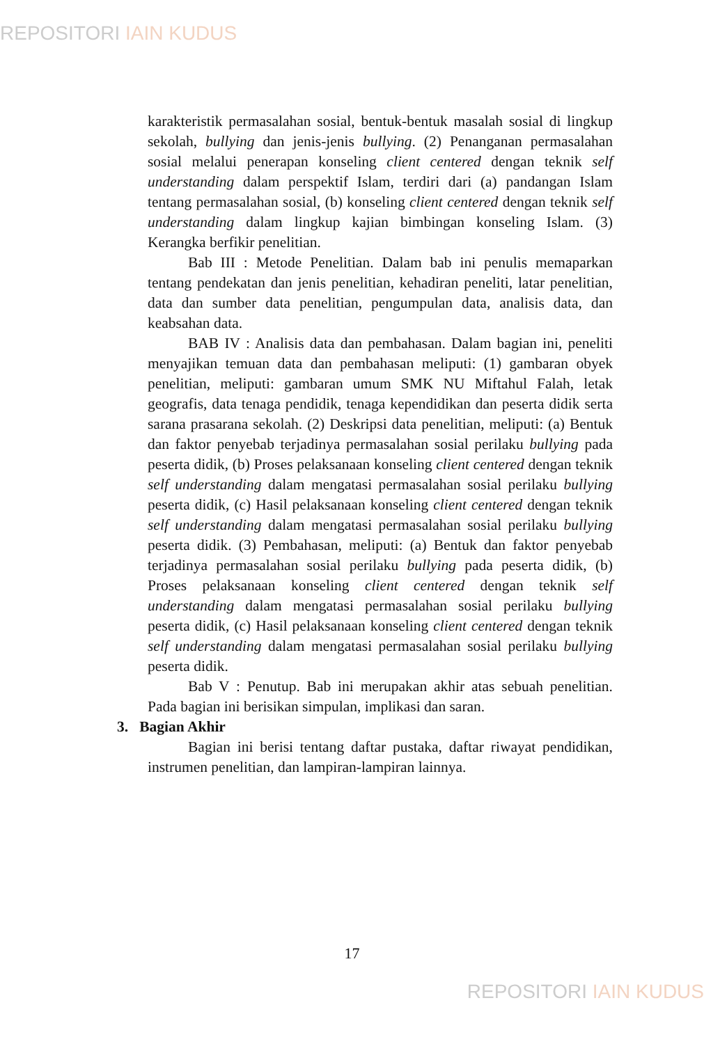REPOSITORI IAIN KUDUS
karakteristik permasalahan sosial, bentuk-bentuk masalah sosial di lingkup sekolah, bullying dan jenis-jenis bullying. (2) Penanganan permasalahan sosial melalui penerapan konseling client centered dengan teknik self understanding dalam perspektif Islam, terdiri dari (a) pandangan Islam tentang permasalahan sosial, (b) konseling client centered dengan teknik self understanding dalam lingkup kajian bimbingan konseling Islam. (3) Kerangka berfikir penelitian.
Bab III : Metode Penelitian. Dalam bab ini penulis memaparkan tentang pendekatan dan jenis penelitian, kehadiran peneliti, latar penelitian, data dan sumber data penelitian, pengumpulan data, analisis data, dan keabsahan data.
BAB IV : Analisis data dan pembahasan. Dalam bagian ini, peneliti menyajikan temuan data dan pembahasan meliputi: (1) gambaran obyek penelitian, meliputi: gambaran umum SMK NU Miftahul Falah, letak geografis, data tenaga pendidik, tenaga kependidikan dan peserta didik serta sarana prasarana sekolah. (2) Deskripsi data penelitian, meliputi: (a) Bentuk dan faktor penyebab terjadinya permasalahan sosial perilaku bullying pada peserta didik, (b) Proses pelaksanaan konseling client centered dengan teknik self understanding dalam mengatasi permasalahan sosial perilaku bullying peserta didik, (c) Hasil pelaksanaan konseling client centered dengan teknik self understanding dalam mengatasi permasalahan sosial perilaku bullying peserta didik. (3) Pembahasan, meliputi: (a) Bentuk dan faktor penyebab terjadinya permasalahan sosial perilaku bullying pada peserta didik, (b) Proses pelaksanaan konseling client centered dengan teknik self understanding dalam mengatasi permasalahan sosial perilaku bullying peserta didik, (c) Hasil pelaksanaan konseling client centered dengan teknik self understanding dalam mengatasi permasalahan sosial perilaku bullying peserta didik.
Bab V : Penutup. Bab ini merupakan akhir atas sebuah penelitian. Pada bagian ini berisikan simpulan, implikasi dan saran.
3. Bagian Akhir
Bagian ini berisi tentang daftar pustaka, daftar riwayat pendidikan, instrumen penelitian, dan lampiran-lampiran lainnya.
17
REPOSITORI IAIN KUDUS